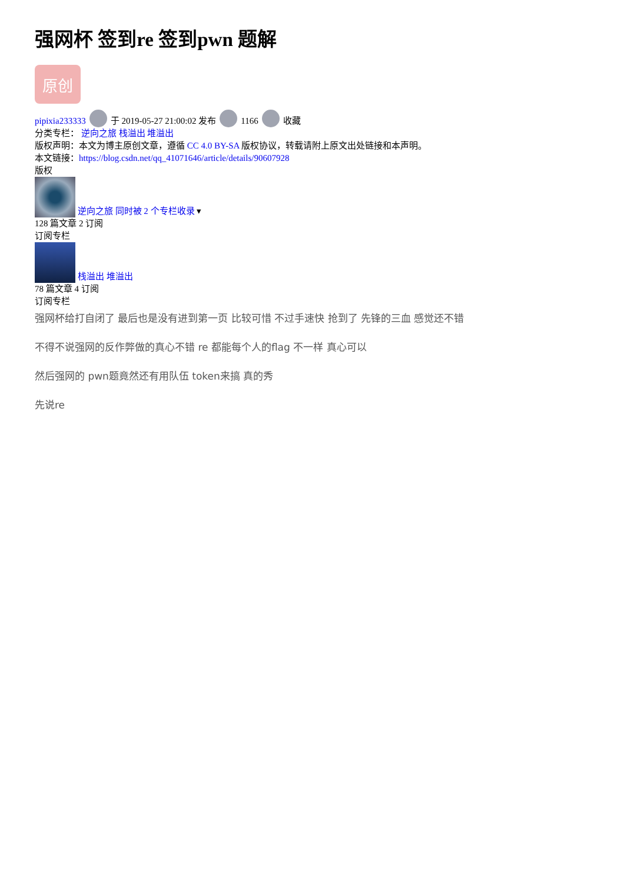强网杯 签到re 签到pwn 题解
原创
pipixia233333 于 2019-05-27 21:00:02 发布 1166 收藏
分类专栏： 逆向之旅 栈溢出 堆溢出
版权声明：本文为博主原创文章，遵循 CC 4.0 BY-SA 版权协议，转载请附上原文出处链接和本声明。
本文链接：https://blog.csdn.net/qq_41071646/article/details/90607928
版权
逆向之旅 同时被 2 个专栏收录 ▾
128 篇文章 2 订阅
订阅专栏
栈溢出 堆溢出
78 篇文章 4 订阅
订阅专栏
强网杯给打自闭了 最后也是没有进到第一页 比较可惜 不过手速快 抢到了 先锋的三血 感觉还不错
不得不说强网的反作弊做的真心不错 re 都能每个人的flag 不一样 真心可以
然后强网的 pwn题竟然还有用队伍 token来搞 真的秀
先说re